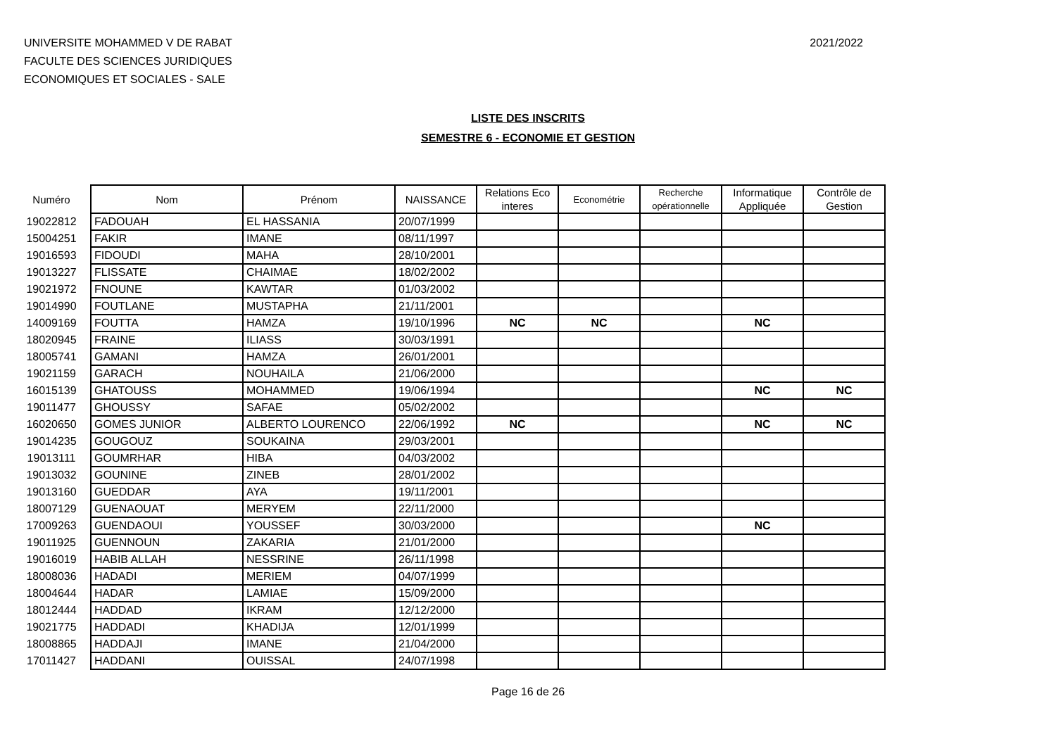UNIVERSITE MOHAMMED V DE RABAT
FACULTE DES SCIENCES JURIDIQUES
ECONOMIQUES ET SOCIALES - SALE
2021/2022
LISTE DES INSCRITS
SEMESTRE 6 - ECONOMIE ET GESTION
| Numéro | Nom | Prénom | NAISSANCE | Relations Eco interes | Econométrie | Recherche opérationnelle | Informatique Appliquée | Contrôle de Gestion |
| --- | --- | --- | --- | --- | --- | --- | --- | --- |
| 19022812 | FADOUAH | EL HASSANIA | 20/07/1999 | | | | | |
| 15004251 | FAKIR | IMANE | 08/11/1997 | | | | | |
| 19016593 | FIDOUDI | MAHA | 28/10/2001 | | | | | |
| 19013227 | FLISSATE | CHAIMAE | 18/02/2002 | | | | | |
| 19021972 | FNOUNE | KAWTAR | 01/03/2002 | | | | | |
| 19014990 | FOUTLANE | MUSTAPHA | 21/11/2001 | | | | | |
| 14009169 | FOUTTA | HAMZA | 19/10/1996 | NC | NC | | NC | |
| 18020945 | FRAINE | ILIASS | 30/03/1991 | | | | | |
| 18005741 | GAMANI | HAMZA | 26/01/2001 | | | | | |
| 19021159 | GARACH | NOUHAILA | 21/06/2000 | | | | | |
| 16015139 | GHATOUSS | MOHAMMED | 19/06/1994 | | | | NC | NC |
| 19011477 | GHOUSSY | SAFAE | 05/02/2002 | | | | | |
| 16020650 | GOMES JUNIOR | ALBERTO LOURENCO | 22/06/1992 | NC | | | NC | NC |
| 19014235 | GOUGOUZ | SOUKAINA | 29/03/2001 | | | | | |
| 19013111 | GOUMRHAR | HIBA | 04/03/2002 | | | | | |
| 19013032 | GOUNINE | ZINEB | 28/01/2002 | | | | | |
| 19013160 | GUEDDAR | AYA | 19/11/2001 | | | | | |
| 18007129 | GUENAOUAT | MERYEM | 22/11/2000 | | | | | |
| 17009263 | GUENDAOUI | YOUSSEF | 30/03/2000 | | | | NC | |
| 19011925 | GUENNOUN | ZAKARIA | 21/01/2000 | | | | | |
| 19016019 | HABIB ALLAH | NESSRINE | 26/11/1998 | | | | | |
| 18008036 | HADADI | MERIEM | 04/07/1999 | | | | | |
| 18004644 | HADAR | LAMIAE | 15/09/2000 | | | | | |
| 18012444 | HADDAD | IKRAM | 12/12/2000 | | | | | |
| 19021775 | HADDADI | KHADIJA | 12/01/1999 | | | | | |
| 18008865 | HADDAJI | IMANE | 21/04/2000 | | | | | |
| 17011427 | HADDANI | OUISSAL | 24/07/1998 | | | | | |
Page 16 de 26